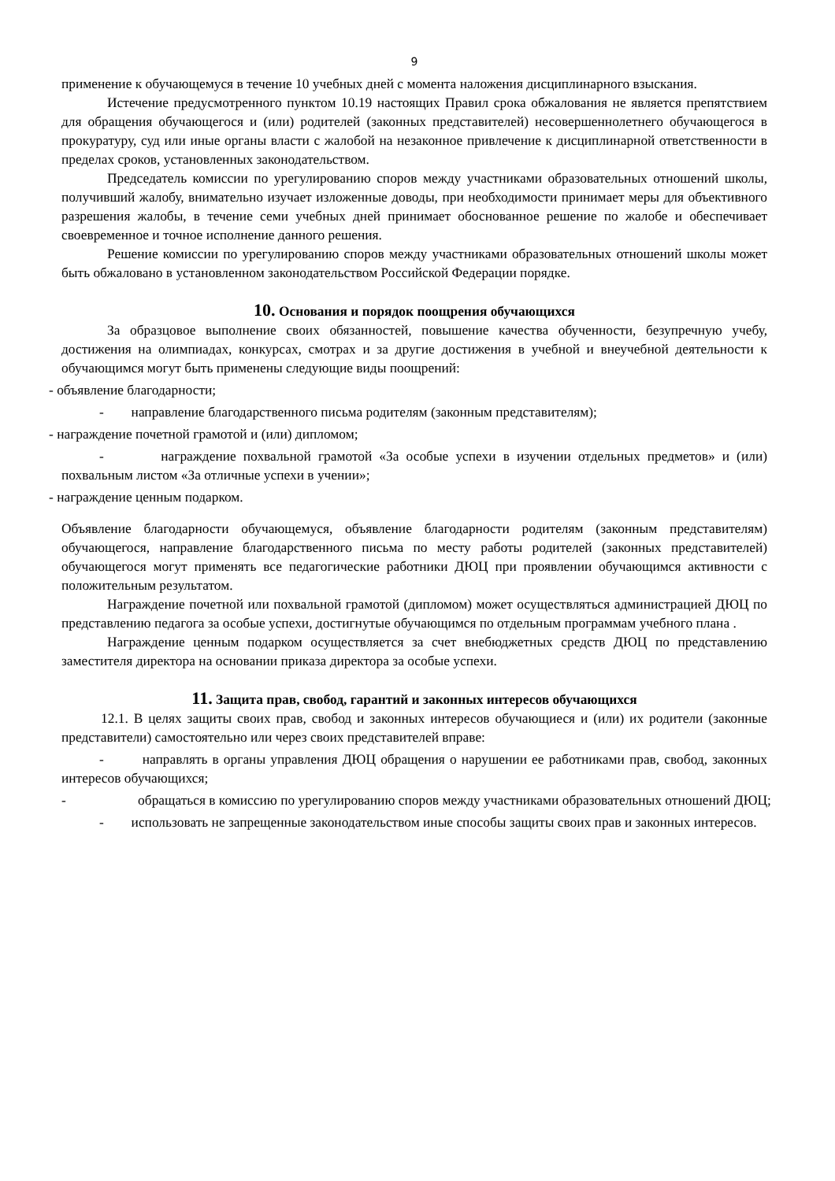9
применение к обучающемуся в течение 10 учебных дней с момента наложения дисциплинарного взыскания.
Истечение предусмотренного пунктом 10.19 настоящих Правил срока обжалования не является препятствием для обращения обучающегося и (или) родителей (законных представителей) несовершеннолетнего обучающегося в прокуратуру, суд или иные органы власти с жалобой на незаконное привлечение к дисциплинарной ответственности в пределах сроков, установленных законодательством.
Председатель комиссии по урегулированию споров между участниками образовательных отношений школы, получивший жалобу, внимательно изучает изложенные доводы, при необходимости принимает меры для объективного разрешения жалобы, в течение семи учебных дней принимает обоснованное решение по жалобе и обеспечивает своевременное и точное исполнение данного решения.
Решение комиссии по урегулированию споров между участниками образовательных отношений школы может быть обжаловано в установленном законодательством Российской Федерации порядке.
10. Основания и порядок поощрения обучающихся
За образцовое выполнение своих обязанностей, повышение качества обученности, безупречную учебу, достижения на олимпиадах, конкурсах, смотрах и за другие достижения в учебной и внеучебной деятельности к обучающимся могут быть применены следующие виды поощрений:
- объявление благодарности;
- направление благодарственного письма родителям (законным представителям);
- награждение почетной грамотой и (или) дипломом;
- награждение похвальной грамотой «За особые успехи в изучении отдельных предметов» и (или) похвальным листом «За отличные успехи в учении»;
- награждение ценным подарком.
Объявление благодарности обучающемуся, объявление благодарности родителям (законным представителям) обучающегося, направление благодарственного письма по месту работы родителей (законных представителей) обучающегося могут применять все педагогические работники ДЮЦ при проявлении обучающимся активности с положительным результатом.
Награждение почетной или похвальной грамотой (дипломом) может осуществляться администрацией ДЮЦ по представлению педагога за особые успехи, достигнутые обучающимся по отдельным программам учебного плана .
Награждение ценным подарком осуществляется за счет внебюджетных средств ДЮЦ по представлению заместителя директора на основании приказа директора за особые успехи.
11. Защита прав, свобод, гарантий и законных интересов обучающихся
12.1. В целях защиты своих прав, свобод и законных интересов обучающиеся и (или) их родители (законные представители) самостоятельно или через своих представителей вправе:
- направлять в органы управления ДЮЦ обращения о нарушении ее работниками прав, свобод, законных интересов обучающихся;
- обращаться в комиссию по урегулированию споров между участниками образовательных отношений ДЮЦ;
- использовать не запрещенные законодательством иные способы защиты своих прав и законных интересов.